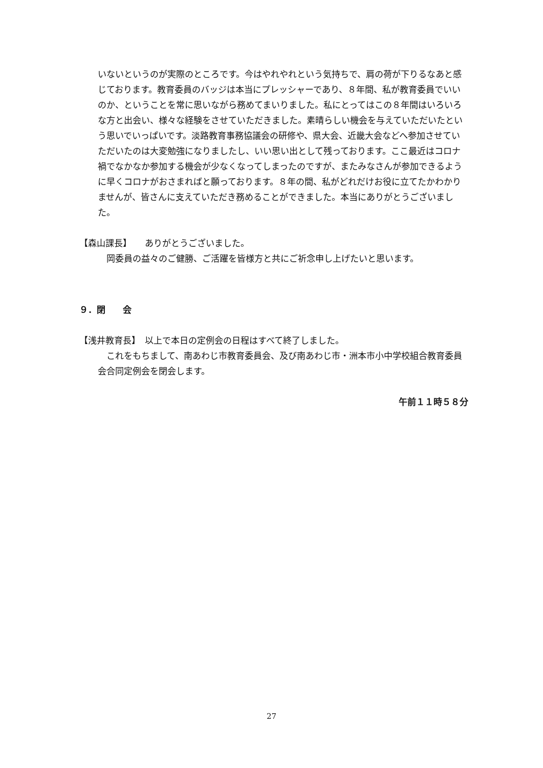いないというのが実際のところです。今はやれやれという気持ちで、肩の荷が下りるなあと感じております。教育委員のバッジは本当にプレッシャーであり、８年間、私が教育委員でいいのか、ということを常に思いながら務めてまいりました。私にとってはこの８年間はいろいろな方と出会い、様々な経験をさせていただきました。素晴らしい機会を与えていただいたという思いでいっぱいです。淡路教育事務協議会の研修や、県大会、近畿大会などへ参加させていただいたのは大変勉強になりましたし、いい思い出として残っております。ここ最近はコロナ禍でなかなか参加する機会が少なくなってしまったのですが、またみなさんが参加できるように早くコロナがおさまればと願っております。８年の間、私がどれだけお役に立てたかわかりませんが、皆さんに支えていただき務めることができました。本当にありがとうございました。
【森山課長】　　ありがとうございました。
　岡委員の益々のご健勝、ご活躍を皆様方と共にご祈念申し上げたいと思います。
９．閉　　会
【浅井教育長】　以上で本日の定例会の日程はすべて終了しました。
　これをもちまして、南あわじ市教育委員会、及び南あわじ市・洲本市小中学校組合教育委員会合同定例会を閉会します。
午前１１時５８分
27